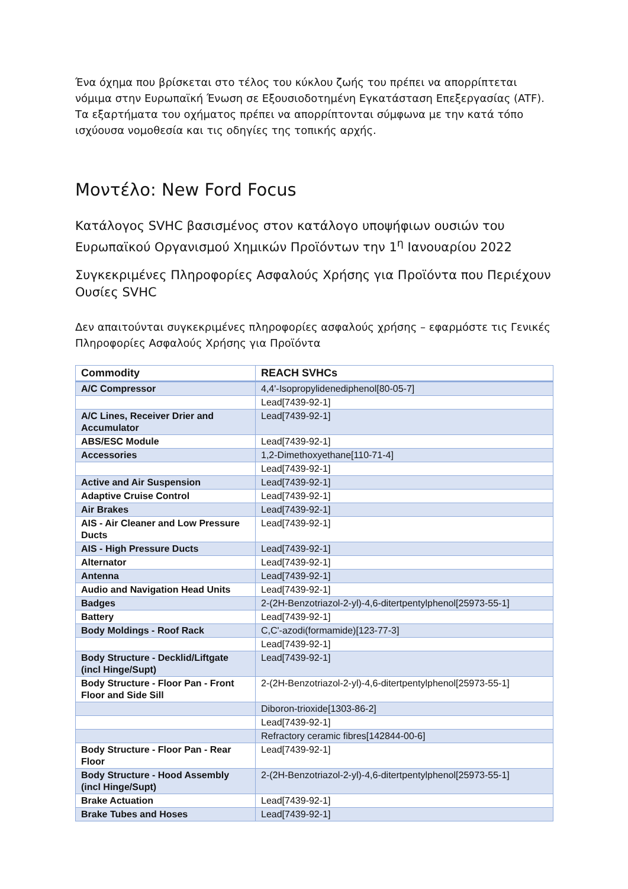Ένα όχημα που βρίσκεται στο τέλος του κύκλου ζωής του πρέπει να απορρίπτεται νόμιμα στην Ευρωπαϊκή Ένωση σε Εξουσιοδοτημένη Εγκατάσταση Επεξεργασίας (ATF). Τα εξαρτήματα του οχήματος πρέπει να απορρίπτονται σύμφωνα με την κατά τόπο ισχύουσα νομοθεσία και τις οδηγίες της τοπικής αρχής.
Μοντέλο: New Ford Focus
Κατάλογος SVHC βασισμένος στον κατάλογο υποψήφιων ουσιών του Ευρωπαϊκού Οργανισμού Χημικών Προϊόντων την 1<sup>η</sup> Ιανουαρίου 2022
Συγκεκριμένες Πληροφορίες Ασφαλούς Χρήσης για Προϊόντα που Περιέχουν Ουσίες SVHC
Δεν απαιτούνται συγκεκριμένες πληροφορίες ασφαλούς χρήσης – εφαρμόστε τις Γενικές Πληροφορίες Ασφαλούς Χρήσης για Προϊόντα
| Commodity | REACH SVHCs |
| --- | --- |
| A/C Compressor | 4,4'-Isopropylidenediphenol[80-05-7] |
| | Lead[7439-92-1] |
| A/C Lines, Receiver Drier and Accumulator | Lead[7439-92-1] |
| ABS/ESC Module | Lead[7439-92-1] |
| Accessories | 1,2-Dimethoxyethane[110-71-4] |
| | Lead[7439-92-1] |
| Active and Air Suspension | Lead[7439-92-1] |
| Adaptive Cruise Control | Lead[7439-92-1] |
| Air Brakes | Lead[7439-92-1] |
| AIS - Air Cleaner and Low Pressure Ducts | Lead[7439-92-1] |
| AIS - High Pressure Ducts | Lead[7439-92-1] |
| Alternator | Lead[7439-92-1] |
| Antenna | Lead[7439-92-1] |
| Audio and Navigation Head Units | Lead[7439-92-1] |
| Badges | 2-(2H-Benzotriazol-2-yl)-4,6-ditertpentylphenol[25973-55-1] |
| Battery | Lead[7439-92-1] |
| Body Moldings - Roof Rack | C,C'-azodi(formamide)[123-77-3] |
| | Lead[7439-92-1] |
| Body Structure - Decklid/Liftgate (incl Hinge/Supt) | Lead[7439-92-1] |
| Body Structure - Floor Pan - Front Floor and Side Sill | 2-(2H-Benzotriazol-2-yl)-4,6-ditertpentylphenol[25973-55-1] |
| | Diboron-trioxide[1303-86-2] |
| | Lead[7439-92-1] |
| | Refractory ceramic fibres[142844-00-6] |
| Body Structure - Floor Pan - Rear Floor | Lead[7439-92-1] |
| Body Structure - Hood Assembly (incl Hinge/Supt) | 2-(2H-Benzotriazol-2-yl)-4,6-ditertpentylphenol[25973-55-1] |
| Brake Actuation | Lead[7439-92-1] |
| Brake Tubes and Hoses | Lead[7439-92-1] |